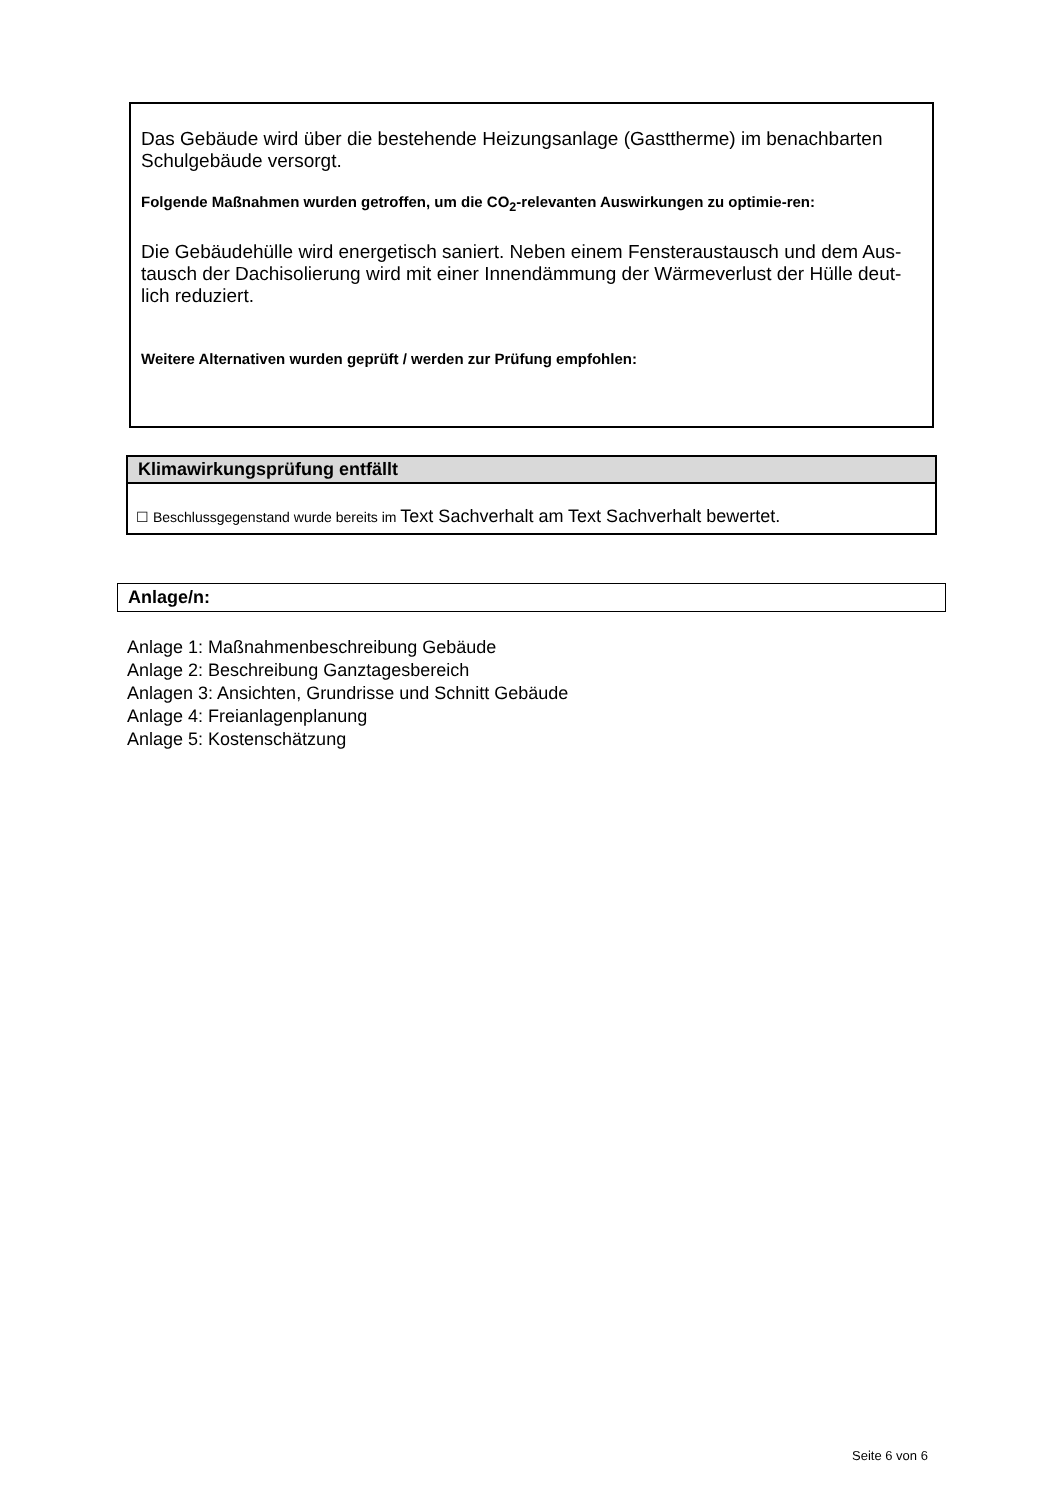Das Gebäude wird über die bestehende Heizungsanlage (Gasttherme) im benachbarten Schulgebäude versorgt.
Folgende Maßnahmen wurden getroffen, um die CO<sub>2</sub>-relevanten Auswirkungen zu optimie-ren:
Die Gebäudehülle wird energetisch saniert. Neben einem Fensteraustausch und dem Aus-tausch der Dachisolierung wird mit einer Innendämmung der Wärmeverlust der Hülle deut-lich reduziert.
Weitere Alternativen wurden geprüft / werden zur Prüfung empfohlen:
Klimawirkungsprüfung entfällt
☐ Beschlussgegenstand wurde bereits im Text Sachverhalt am Text Sachverhalt bewertet.
Anlage/n:
Anlage 1: Maßnahmenbeschreibung Gebäude
Anlage 2: Beschreibung Ganztagesbereich
Anlagen 3: Ansichten, Grundrisse und Schnitt Gebäude
Anlage 4: Freianlagenplanung
Anlage 5: Kostenschätzung
Seite 6 von 6